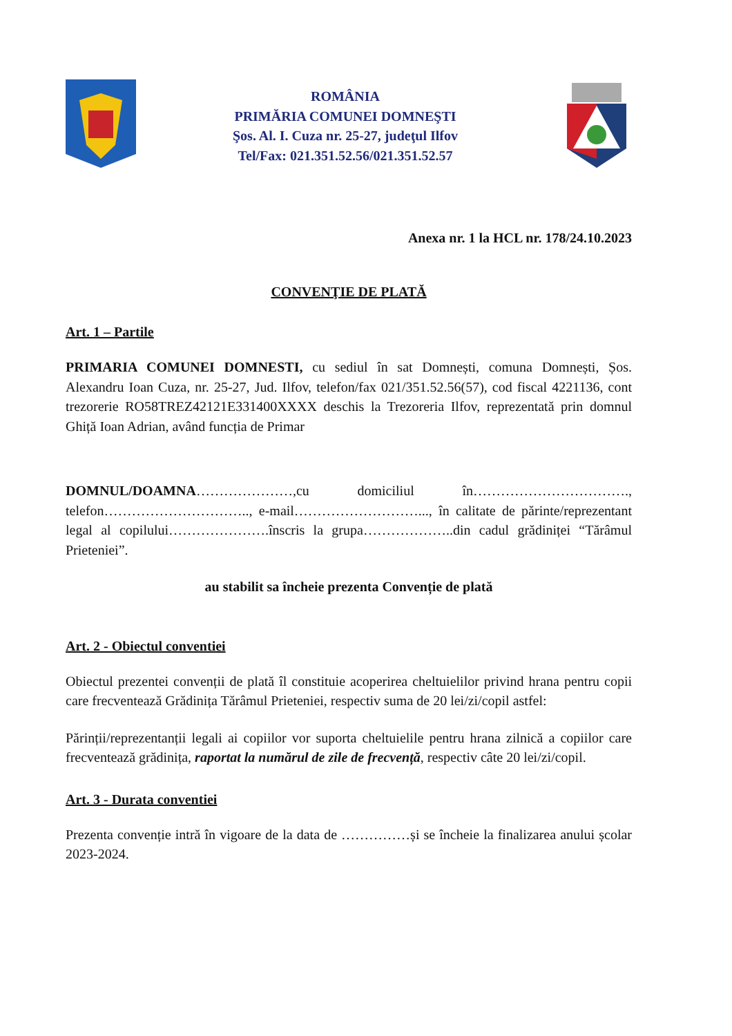ROMÂNIA
PRIMĂRIA COMUNEI DOMNEŞTI
Şos. Al. I. Cuza nr. 25-27, judeţul Ilfov
Tel/Fax: 021.351.52.56/021.351.52.57
Anexa nr. 1 la HCL nr. 178/24.10.2023
CONVENŢIE DE PLATĂ
Art. 1 – Partile
PRIMARIA COMUNEI DOMNESTI, cu sediul în sat Domnești, comuna Domnești, Șos. Alexandru Ioan Cuza, nr. 25-27, Jud. Ilfov, telefon/fax 021/351.52.56(57), cod fiscal 4221136, cont trezorerie RO58TREZ42121E331400XXXX deschis la Trezoreria Ilfov, reprezentată prin domnul Ghiță Ioan Adrian, având funcția de Primar
DOMNUL/DOAMNA…………………,cu domiciliul în……………………………., telefon………………………….., e-mail………………………..., în calitate de părinte/reprezentant legal al copilului………………….înscris la grupa………………..din cadul grădiniței “Tărâmul Prieteniei”.
au stabilit sa încheie prezenta Convenție de plată
Art. 2 - Obiectul conventiei
Obiectul prezentei convenții de plată îl constituie acoperirea cheltuielilor privind hrana pentru copii care frecventează Grădinița Tărâmul Prieteniei, respectiv suma de 20 lei/zi/copil astfel:
Părinții/reprezentanții legali ai copiilor vor suporta cheltuielile pentru hrana zilnică a copiilor care frecventează grădinița, raportat la numărul de zile de frecvență, respectiv câte 20 lei/zi/copil.
Art. 3 - Durata conventiei
Prezenta convenție intră în vigoare de la data de ……………și se încheie la finalizarea anului școlar 2023-2024.